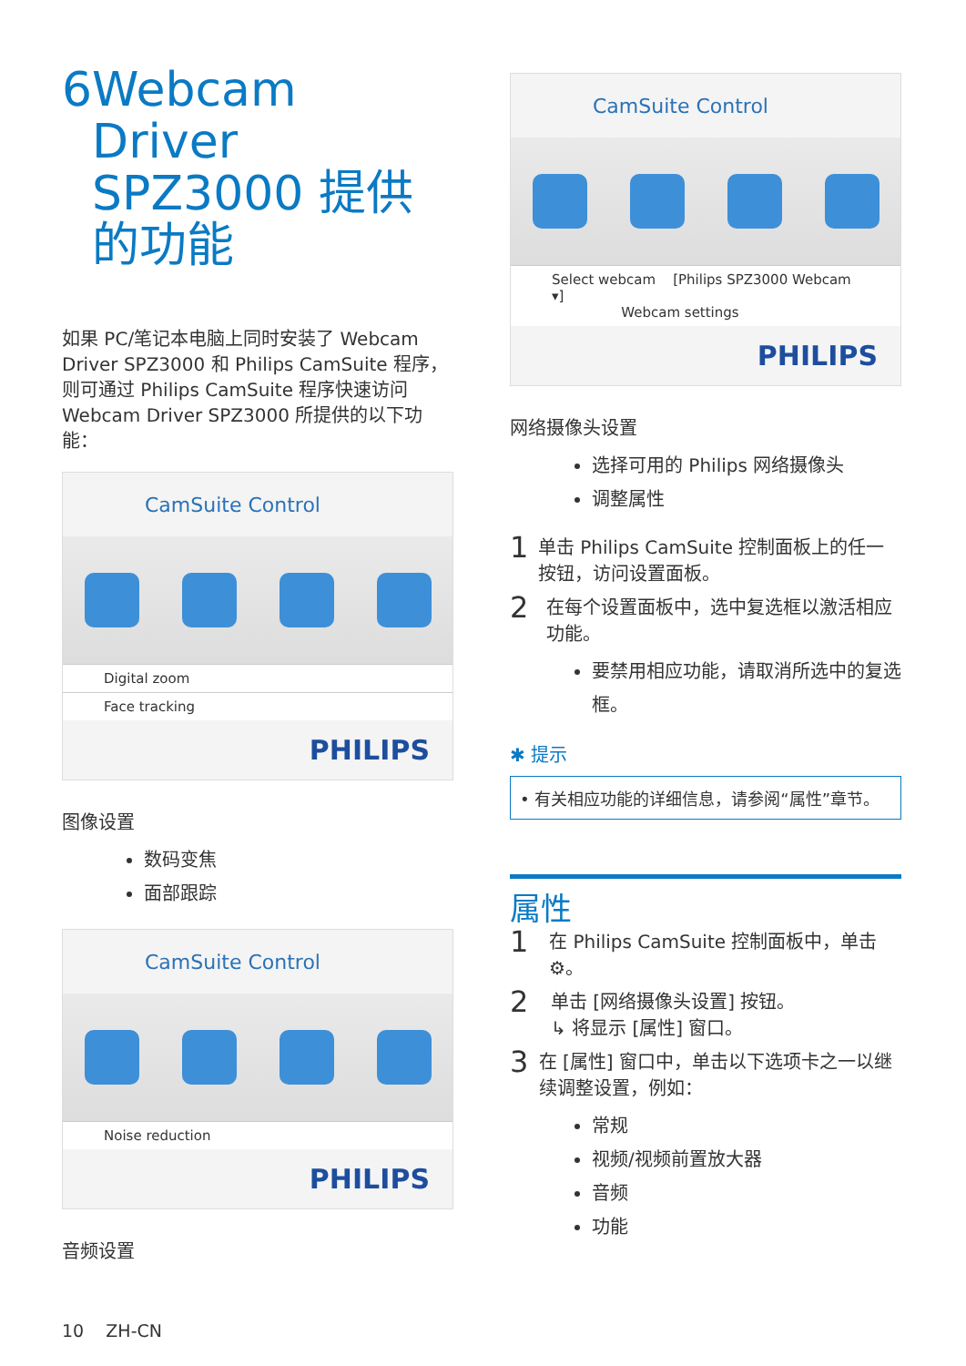6 Webcam Driver SPZ3000 提供的功能
如果 PC/笔记本电脑上同时安装了 Webcam Driver SPZ3000 和 Philips CamSuite 程序，则可通过 Philips CamSuite 程序快速访问 Webcam Driver SPZ3000 所提供的以下功能：
CamSuite Control
Digital zoom
Face tracking
PHILIPS
图像设置
数码变焦
面部跟踪
CamSuite Control
Noise reduction
PHILIPS
音频设置
CamSuite Control
Select webcam [Philips SPZ3000 Webcam ▾]
Webcam settings
PHILIPS
网络摄像头设置
选择可用的 Philips 网络摄像头
调整属性
1 单击 Philips CamSuite 控制面板上的任一按钮，访问设置面板。
2 在每个设置面板中，选中复选框以激活相应功能。
要禁用相应功能，请取消所选中的复选框。
✱ 提示
• 有关相应功能的详细信息，请参阅“属性”章节。
属性
1 在 Philips CamSuite 控制面板中，单击 ⚙。
2 单击 [网络摄像头设置] 按钮。
↳ 将显示 [属性] 窗口。
3 在 [属性] 窗口中，单击以下选项卡之一以继续调整设置，例如：
常规
视频/视频前置放大器
音频
功能
10 ZH-CN